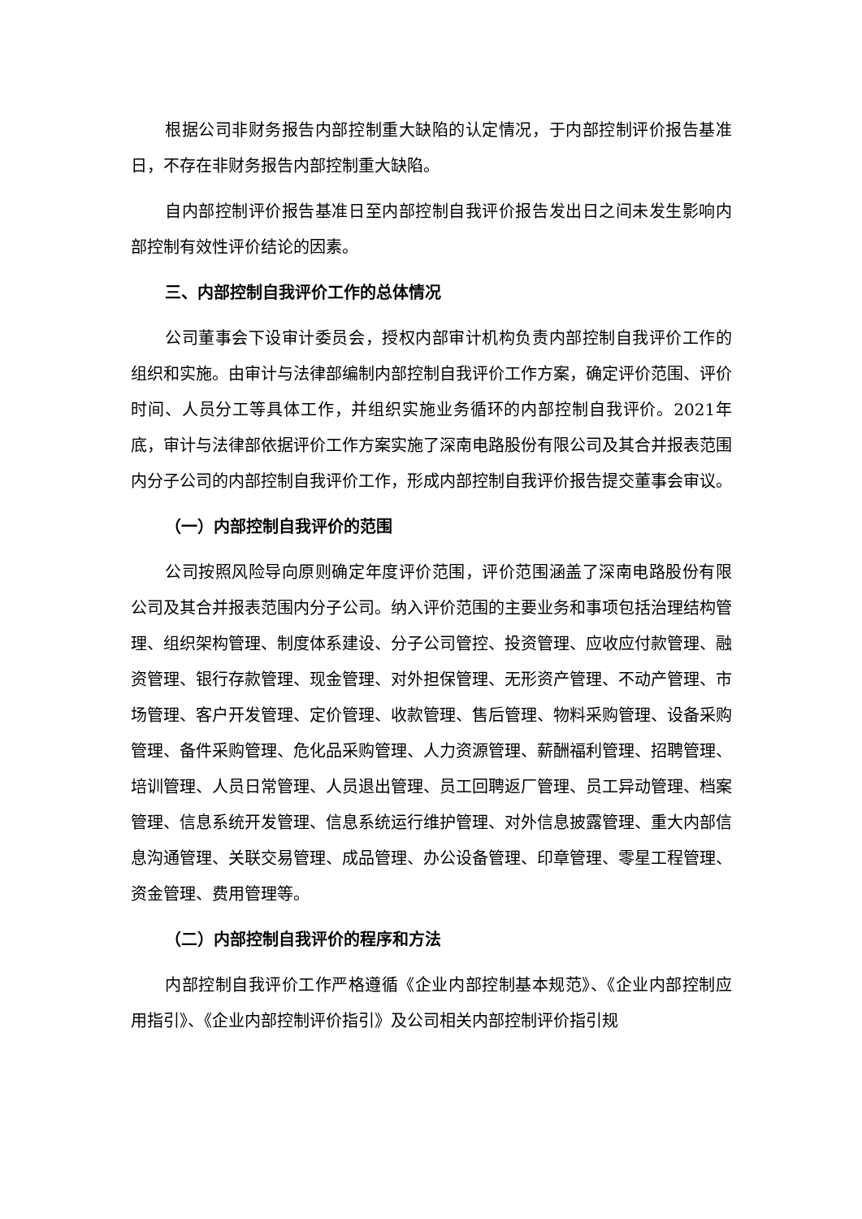根据公司非财务报告内部控制重大缺陷的认定情况，于内部控制评价报告基准日，不存在非财务报告内部控制重大缺陷。
自内部控制评价报告基准日至内部控制自我评价报告发出日之间未发生影响内部控制有效性评价结论的因素。
三、内部控制自我评价工作的总体情况
公司董事会下设审计委员会，授权内部审计机构负责内部控制自我评价工作的组织和实施。由审计与法律部编制内部控制自我评价工作方案，确定评价范围、评价时间、人员分工等具体工作，并组织实施业务循环的内部控制自我评价。2021年底，审计与法律部依据评价工作方案实施了深南电路股份有限公司及其合并报表范围内分子公司的内部控制自我评价工作，形成内部控制自我评价报告提交董事会审议。
（一）内部控制自我评价的范围
公司按照风险导向原则确定年度评价范围，评价范围涵盖了深南电路股份有限公司及其合并报表范围内分子公司。纳入评价范围的主要业务和事项包括治理结构管理、组织架构管理、制度体系建设、分子公司管控、投资管理、应收应付款管理、融资管理、银行存款管理、现金管理、对外担保管理、无形资产管理、不动产管理、市场管理、客户开发管理、定价管理、收款管理、售后管理、物料采购管理、设备采购管理、备件采购管理、危化品采购管理、人力资源管理、薪酬福利管理、招聘管理、培训管理、人员日常管理、人员退出管理、员工回聘返厂管理、员工异动管理、档案管理、信息系统开发管理、信息系统运行维护管理、对外信息披露管理、重大内部信息沟通管理、关联交易管理、成品管理、办公设备管理、印章管理、零星工程管理、资金管理、费用管理等。
（二）内部控制自我评价的程序和方法
内部控制自我评价工作严格遵循《企业内部控制基本规范》、《企业内部控制应用指引》、《企业内部控制评价指引》及公司相关内部控制评价指引规